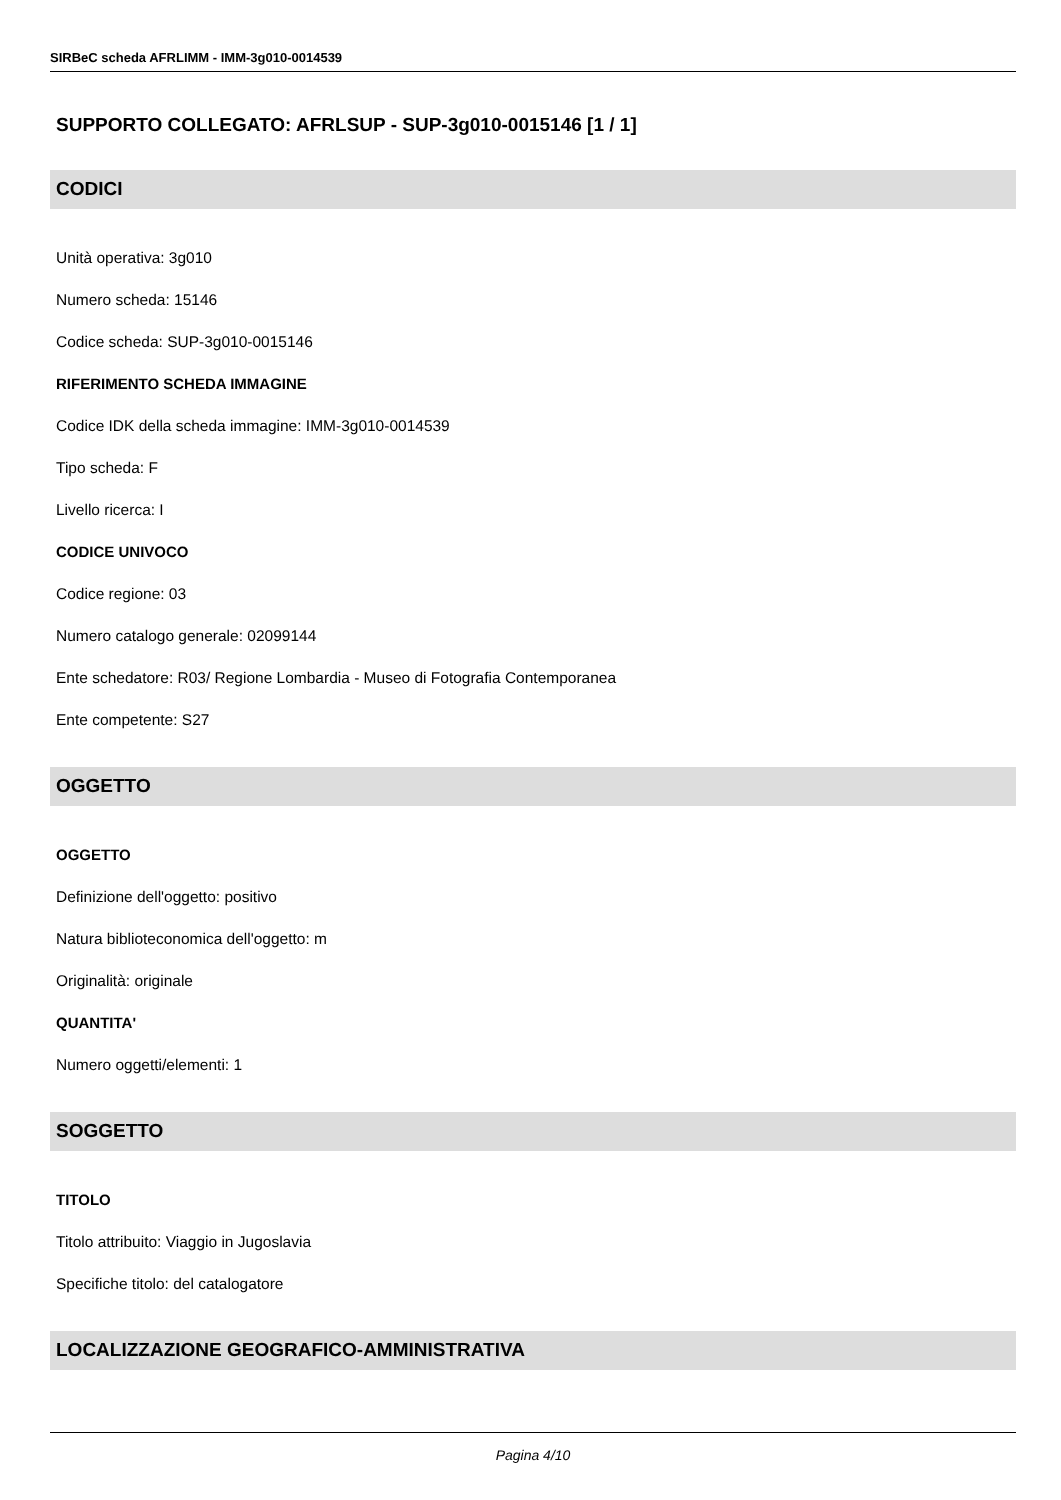SIRBeC scheda AFRLIMM - IMM-3g010-0014539
SUPPORTO COLLEGATO: AFRLSUP - SUP-3g010-0015146 [1 / 1]
CODICI
Unità operativa: 3g010
Numero scheda: 15146
Codice scheda: SUP-3g010-0015146
RIFERIMENTO SCHEDA IMMAGINE
Codice IDK della scheda immagine: IMM-3g010-0014539
Tipo scheda: F
Livello ricerca: I
CODICE UNIVOCO
Codice regione: 03
Numero catalogo generale: 02099144
Ente schedatore: R03/ Regione Lombardia - Museo di Fotografia Contemporanea
Ente competente: S27
OGGETTO
OGGETTO
Definizione dell'oggetto: positivo
Natura biblioteconomica dell'oggetto: m
Originalità: originale
QUANTITA'
Numero oggetti/elementi: 1
SOGGETTO
TITOLO
Titolo attribuito: Viaggio in Jugoslavia
Specifiche titolo: del catalogatore
LOCALIZZAZIONE GEOGRAFICO-AMMINISTRATIVA
Pagina 4/10